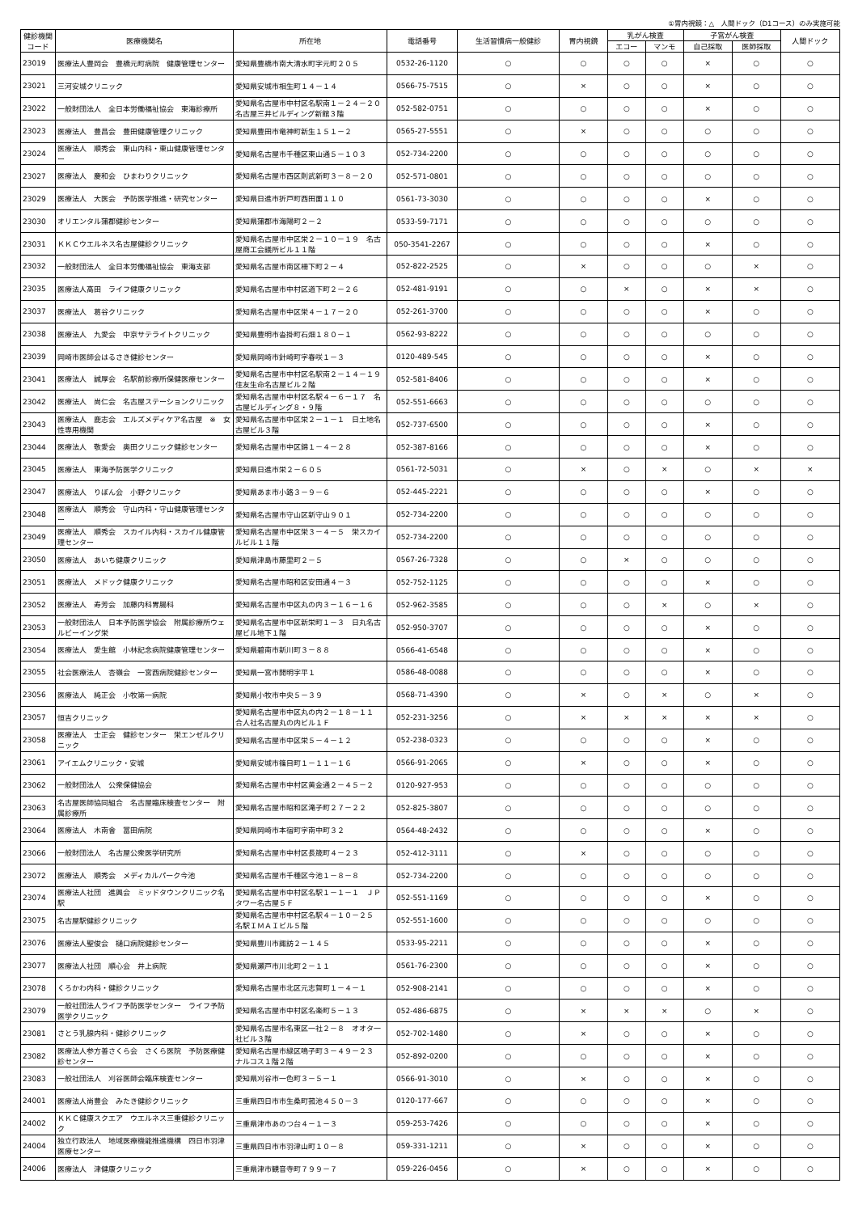①胃内視鏡：△　人間ドック（D1コース）のみ実施可能
| 健診機関コード | 医療機関名 | 所在地 | 電話番号 | 生活習慣病一般健診 | 胃内視鏡 | 乳がん検査 | | 子宮がん検査 | | 人間ドック |
| --- | --- | --- | --- | --- | --- | --- | --- | --- | --- | --- |
| | | | | | | エコー | マンモ | 自己採取 | 医師採取 | |
| 23019 | 医療法人豊岡会 豊橋元町病院 健康管理センター | 愛知県豊橋市南大清水町字元町２０５ | 0532-26-1120 | ○ | ○ | ○ | ○ | × | ○ | ○ |
| 23021 | 三河安城クリニック | 愛知県安城市相生町１４－１４ | 0566-75-7515 | ○ | × | ○ | ○ | × | ○ | ○ |
| 23022 | 一般財団法人 全日本労働福祉協会 東海診療所 | 愛知県名古屋市中村区名駅南１－２４－２０ 名古屋三井ビルディング新館３階 | 052-582-0751 | ○ | ○ | ○ | ○ | × | ○ | ○ |
| 23023 | 医療法人 豊昌会 豊田健康管理クリニック | 愛知県豊田市竜神町新生１５１－２ | 0565-27-5551 | ○ | × | ○ | ○ | ○ | ○ | ○ |
| 23024 | 医療法人 順秀会 東山内科・東山健康管理センター | 愛知県名古屋市千種区東山通５－１０３ | 052-734-2200 | ○ | ○ | ○ | ○ | ○ | ○ | ○ |
| 23027 | 医療法人 慶和会 ひまわりクリニック | 愛知県名古屋市西区則武新町３－８－２０ | 052-571-0801 | ○ | ○ | ○ | ○ | ○ | ○ | ○ |
| 23029 | 医療法人 大医会 予防医学推進・研究センター | 愛知県日進市折戸町西田面１１０ | 0561-73-3030 | ○ | ○ | ○ | ○ | × | ○ | ○ |
| 23030 | オリエンタル蒲郡健診センター | 愛知県蒲郡市海陽町２－２ | 0533-59-7171 | ○ | ○ | ○ | ○ | ○ | ○ | ○ |
| 23031 | ＫＫＣウエルネス名古屋健診クリニック | 愛知県名古屋市中区栄２－１０－１９ 名古屋商工会議所ビル１１階 | 050-3541-2267 | ○ | ○ | ○ | ○ | × | ○ | ○ |
| 23032 | 一般財団法人 全日本労働福祉協会 東海支部 | 愛知県名古屋市南区柵下町２－４ | 052-822-2525 | ○ | × | ○ | ○ | ○ | × | ○ |
| 23035 | 医療法人高田 ライフ健康クリニック | 愛知県名古屋市中村区道下町２－２６ | 052-481-9191 | ○ | ○ | × | ○ | × | × | ○ |
| 23037 | 医療法人 葛谷クリニック | 愛知県名古屋市中区栄４－１７－２０ | 052-261-3700 | ○ | ○ | ○ | ○ | × | ○ | ○ |
| 23038 | 医療法人 九愛会 中京サテライトクリニック | 愛知県豊明市沓掛町石畑１８０－１ | 0562-93-8222 | ○ | ○ | ○ | ○ | ○ | ○ | ○ |
| 23039 | 岡崎市医師会はるさき健診センター | 愛知県岡崎市針崎町字春咲１－３ | 0120-489-545 | ○ | ○ | ○ | ○ | × | ○ | ○ |
| 23041 | 医療法人 誠厚会 名駅前診療所保健医療センター | 愛知県名古屋市中村区名駅南２－１４－１９ 住友生命名古屋ビル２階 | 052-581-8406 | ○ | ○ | ○ | ○ | × | ○ | ○ |
| 23042 | 医療法人 尚仁会 名古屋ステーションクリニック | 愛知県名古屋市中村区名駅４－６－１７ 名古屋ビルディング８・９階 | 052-551-6663 | ○ | ○ | ○ | ○ | ○ | ○ | ○ |
| 23043 | 医療法人 鹿志会 エルズメディケア名古屋 ※ 女性専用機関 | 愛知県名古屋市中区栄２－１－１ 日土地名古屋ビル３階 | 052-737-6500 | ○ | ○ | ○ | ○ | × | ○ | ○ |
| 23044 | 医療法人 敬愛会 奥田クリニック健診センター | 愛知県名古屋市中区錦１－４－２８ | 052-387-8166 | ○ | ○ | ○ | ○ | × | ○ | ○ |
| 23045 | 医療法人 東海予防医学クリニック | 愛知県日進市栄２－６０５ | 0561-72-5031 | ○ | × | ○ | × | ○ | × | × |
| 23047 | 医療法人 りぼん会 小野クリニック | 愛知県あま市小路３－９－６ | 052-445-2221 | ○ | ○ | ○ | ○ | × | ○ | ○ |
| 23048 | 医療法人 順秀会 守山内科・守山健康管理センター | 愛知県名古屋市守山区新守山９０１ | 052-734-2200 | ○ | ○ | ○ | ○ | ○ | ○ | ○ |
| 23049 | 医療法人 順秀会 スカイル内科・スカイル健康管理センター | 愛知県名古屋市中区栄３－４－５ 栄スカイルビル１１階 | 052-734-2200 | ○ | ○ | ○ | ○ | ○ | ○ | ○ |
| 23050 | 医療法人 あいち健康クリニック | 愛知県津島市藤里町２－５ | 0567-26-7328 | ○ | ○ | × | ○ | ○ | ○ | ○ |
| 23051 | 医療法人 メドック健康クリニック | 愛知県名古屋市昭和区安田通４－３ | 052-752-1125 | ○ | ○ | ○ | ○ | × | ○ | ○ |
| 23052 | 医療法人 寿芳会 加藤内科胃腸科 | 愛知県名古屋市中区丸の内３－１６－１６ | 052-962-3585 | ○ | ○ | ○ | × | ○ | × | ○ |
| 23053 | 一般財団法人 日本予防医学協会 附属診療所ウェルビーイング栄 | 愛知県名古屋市中区新栄町１－３ 日丸名古屋ビル地下１階 | 052-950-3707 | ○ | ○ | ○ | ○ | × | ○ | ○ |
| 23054 | 医療法人 愛生館 小林記念病院健康管理センター | 愛知県碧南市新川町３－８８ | 0566-41-6548 | ○ | ○ | ○ | ○ | × | ○ | ○ |
| 23055 | 社会医療法人 杏嶺会 一宮西病院健診センター | 愛知県一宮市開明字平１ | 0586-48-0088 | ○ | ○ | ○ | ○ | × | ○ | ○ |
| 23056 | 医療法人 純正会 小牧第一病院 | 愛知県小牧市中央５－３９ | 0568-71-4390 | ○ | × | ○ | × | ○ | × | ○ |
| 23057 | 恒吉クリニック | 愛知県名古屋市中区丸の内２－１８－１１ 合人社名古屋丸の内ビル１Ｆ | 052-231-3256 | ○ | × | × | × | × | × | ○ |
| 23058 | 医療法人 士正会 健診センター 栄エンゼルクリニック | 愛知県名古屋市中区栄５－４－１２ | 052-238-0323 | ○ | ○ | ○ | ○ | × | ○ | ○ |
| 23061 | アイエムクリニック・安城 | 愛知県安城市篠目町１－１１－１６ | 0566-91-2065 | ○ | × | ○ | ○ | × | ○ | ○ |
| 23062 | 一般財団法人 公衆保健協会 | 愛知県名古屋市中村区黄金通２－４５－２ | 0120-927-953 | ○ | ○ | ○ | ○ | ○ | ○ | ○ |
| 23063 | 名古屋医師協同組合 名古屋臨床検査センター 附属診療所 | 愛知県名古屋市昭和区滝子町２７－２２ | 052-825-3807 | ○ | ○ | ○ | ○ | ○ | ○ | ○ |
| 23064 | 医療法人 木南舎 冨田病院 | 愛知県岡崎市本宿町字南中町３２ | 0564-48-2432 | ○ | ○ | ○ | ○ | × | ○ | ○ |
| 23066 | 一般財団法人 名古屋公衆医学研究所 | 愛知県名古屋市中村区長筬町４－２３ | 052-412-3111 | ○ | × | ○ | ○ | ○ | ○ | ○ |
| 23072 | 医療法人 順秀会 メディカルパーク今池 | 愛知県名古屋市千種区今池１－８－８ | 052-734-2200 | ○ | ○ | ○ | ○ | ○ | ○ | ○ |
| 23074 | 医療法人社団 進興会 ミッドタウンクリニック名駅 | 愛知県名古屋市中村区名駅１－１－１ ＪＰタワー名古屋５Ｆ | 052-551-1169 | ○ | ○ | ○ | ○ | × | ○ | ○ |
| 23075 | 名古屋駅健診クリニック | 愛知県名古屋市中村区名駅４－１０－２５ 名駅ＩＭＡＩビル５階 | 052-551-1600 | ○ | ○ | ○ | ○ | ○ | ○ | ○ |
| 23076 | 医療法人聖俊会 樋口病院健診センター | 愛知県豊川市諏訪２－１４５ | 0533-95-2211 | ○ | ○ | ○ | ○ | × | ○ | ○ |
| 23077 | 医療法人社団 順心会 井上病院 | 愛知県瀬戸市川北町２－１１ | 0561-76-2300 | ○ | ○ | ○ | ○ | × | ○ | ○ |
| 23078 | くろかわ内科・健診クリニック | 愛知県名古屋市北区元志賀町１－４－１ | 052-908-2141 | ○ | ○ | ○ | ○ | × | ○ | ○ |
| 23079 | 一般社団法人ライフ予防医学センター ライフ予防医学クリニック | 愛知県名古屋市中村区名楽町５－１３ | 052-486-6875 | ○ | × | × | × | ○ | × | ○ |
| 23081 | さとう乳腺内科・健診クリニック | 愛知県名古屋市名東区一社２－８ オオタ一社ビル３階 | 052-702-1480 | ○ | × | ○ | ○ | × | ○ | ○ |
| 23082 | 医療法人参方善さくら会 さくら医院 予防医療健診センター | 愛知県名古屋市緑区鳴子町３－４９－２３ ナルコス１階２階 | 052-892-0200 | ○ | ○ | ○ | ○ | × | ○ | ○ |
| 23083 | 一般社団法人 刈谷医師会臨床検査センター | 愛知県刈谷市一色町３－５－１ | 0566-91-3010 | ○ | × | ○ | ○ | × | ○ | ○ |
| 24001 | 医療法人尚豊会 みたき健診クリニック | 三重県四日市市生桑町菰池４５０－３ | 0120-177-667 | ○ | ○ | ○ | ○ | × | ○ | ○ |
| 24002 | ＫＫＣ健康スクエア ウエルネス三重健診クリニック | 三重県津市あのつ台４－１－３ | 059-253-7426 | ○ | ○ | ○ | ○ | × | ○ | ○ |
| 24004 | 独立行政法人 地域医療機能推進機構 四日市羽津医療センター | 三重県四日市市羽津山町１０－８ | 059-331-1211 | ○ | × | ○ | ○ | × | ○ | ○ |
| 24006 | 医療法人 津健康クリニック | 三重県津市観音寺町７９９－７ | 059-226-0456 | ○ | × | ○ | ○ | × | ○ | ○ |